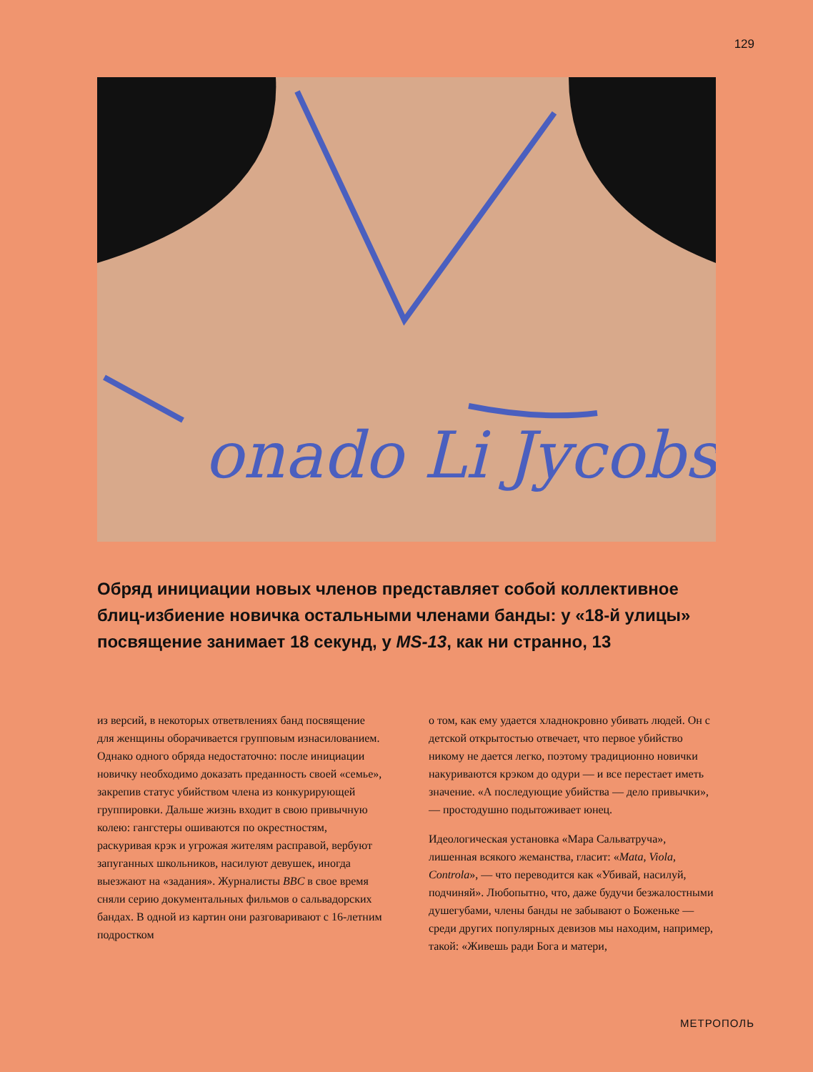129
onado Li Jycobs
Обряд инициации новых членов представляет собой коллективное блиц-избиение новичка остальными членами банды: у «18-й улицы» посвящение занимает 18 секунд, у MS-13, как ни странно, 13
из версий, в некоторых ответвлениях банд посвящение для женщины оборачивается групповым изнасилованием. Однако одного обряда недостаточно: после инициации новичку необходимо доказать преданность своей «семье», закрепив статус убийством члена из конкурирующей группировки. Дальше жизнь входит в свою привычную колею: гангстеры ошиваются по окрестностям, раскуривая крэк и угрожая жителям расправой, вербуют запуганных школьников, насилуют девушек, иногда выезжают на «задания». Журналисты BBC в свое время сняли серию документальных фильмов о сальвадорских бандах. В одной из картин они разговаривают с 16-летним подростком
о том, как ему удается хладнокровно убивать людей. Он с детской открытостью отвечает, что первое убийство никому не дается легко, поэтому традиционно новички накуриваются крэком до одури — и все перестает иметь значение. «А последующие убийства — дело привычки», — простодушно подытоживает юнец.
Идеологическая установка «Мара Сальватруча», лишенная всякого жеманства, гласит: «Mata, Viola, Controla», — что переводится как «Убивай, насилуй, подчиняй». Любопытно, что, даже будучи безжалостными душегубами, члены банды не забывают о Боженьке — среди других популярных девизов мы находим, например, такой: «Живешь ради Бога и матери,
МЕТРОПОЛЬ